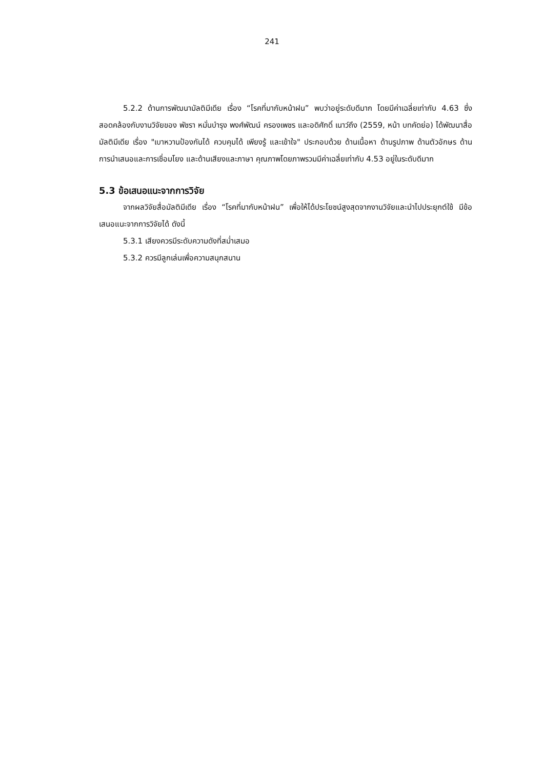241
5.2.2 ด้านการพัฒนามัลติมีเดีย เรื่อง “โรคที่มากับหน้าฝน” พบว่าอยู่ระดับดีมาก โดยมีค่าเฉลี่ยเท่ากับ 4.63 ซึ่งสอดคล้องกับงานวิจัยของ พัชรา หมั่นบำรุง พงศ์พัฒน์ ครองเพชร และอดิศักดิ์ เนาว์ถึง (2559, หน้า บทคัดย่อ) ได้พัฒนาสื่อมัลติมีเดีย เรื่อง "เบาหวานป้องกันได้ ควบคุมได้ เพียงรู้ และเข้าใจ" ประกอบด้วย ด้านเนื้อหา ด้านรูปภาพ ด้านตัวอักษร ด้านการนำเสนอและการเชื่อมโยง และด้านเสียงและภาษา คุณภาพโดยภาพรวมมีค่าเฉลี่ยเท่ากับ 4.53 อยู่ในระดับดีมาก
5.3 ข้อเสนอแนะจากการวิจัย
จากผลวิจัยสื่อมัลติมีเดีย เรื่อง “โรคที่มากับหน้าฝน” เพื่อให้ได้ประโยชน์สูงสุดจากงานวิจัยและนำไปประยุกต์ใช้ มีข้อเสนอแนะจากการวิจัยได้ ดังนี้
5.3.1 เสียงควรมีระดับความดังที่สม่ำเสมอ
5.3.2 ควรมีลูกเล่นเพื่อความสนุกสนาน